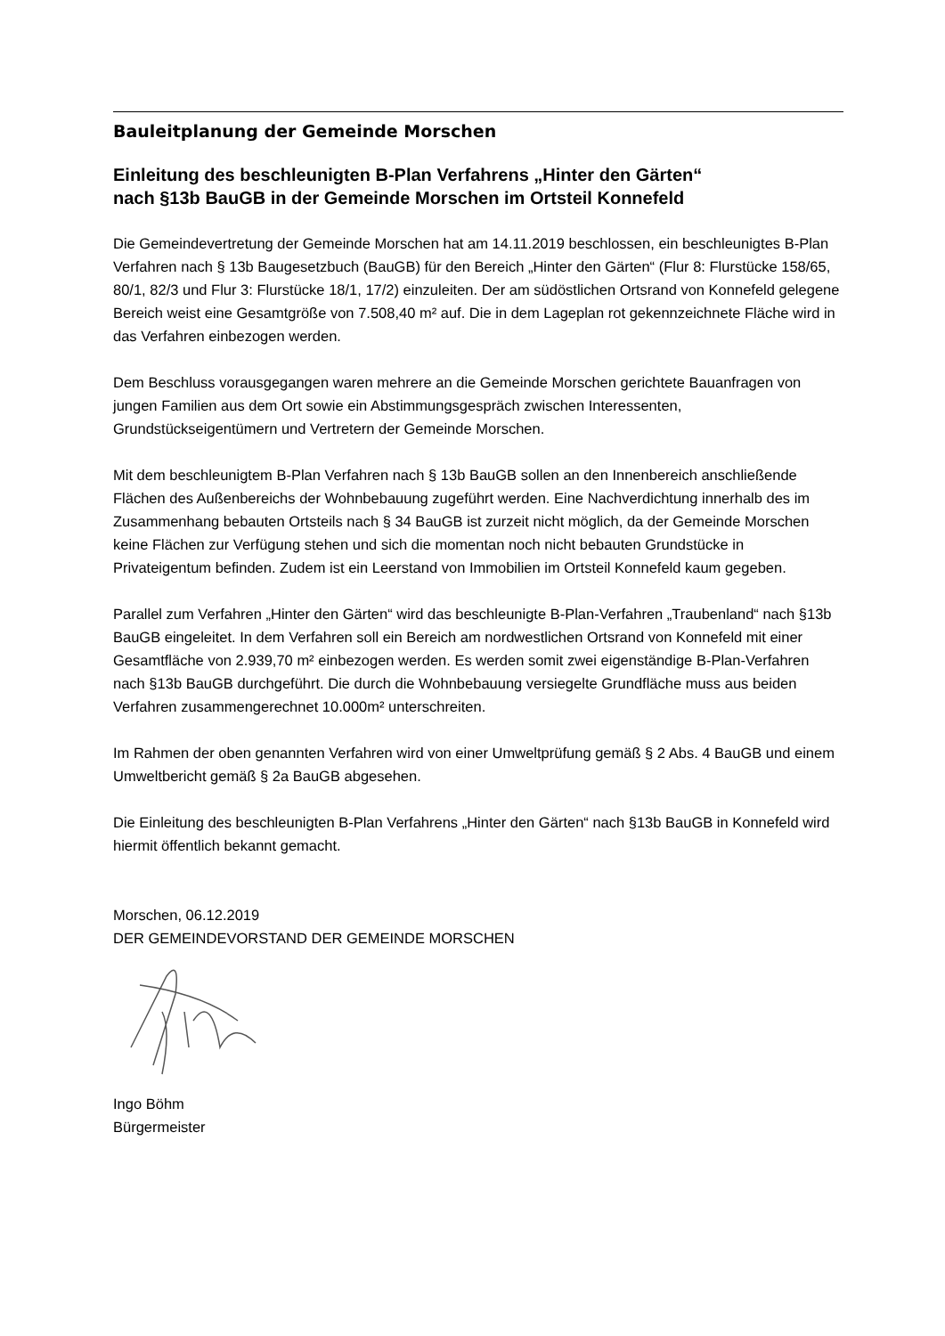Bauleitplanung der Gemeinde Morschen
Einleitung des beschleunigten B-Plan Verfahrens „Hinter den Gärten“
nach §13b BauGB in der Gemeinde Morschen im Ortsteil Konnefeld
Die Gemeindevertretung der Gemeinde Morschen hat am 14.11.2019 beschlossen, ein beschleunigtes B-Plan Verfahren nach § 13b Baugesetzbuch (BauGB) für den Bereich „Hinter den Gärten“ (Flur 8: Flurstücke 158/65, 80/1, 82/3 und Flur 3: Flurstücke 18/1, 17/2) einzuleiten. Der am südöstlichen Ortsrand von Konnefeld gelegene Bereich weist eine Gesamtgröße von 7.508,40 m² auf. Die in dem Lageplan rot gekennzeichnete Fläche wird in das Verfahren einbezogen werden.
Dem Beschluss vorausgegangen waren mehrere an die Gemeinde Morschen gerichtete Bauanfragen von jungen Familien aus dem Ort sowie ein Abstimmungsgespräch zwischen Interessenten, Grundstückseigentümern und Vertretern der Gemeinde Morschen.
Mit dem beschleunigtem B-Plan Verfahren nach § 13b BauGB sollen an den Innenbereich anschließende Flächen des Außenbereichs der Wohnbebauung zugeführt werden. Eine Nachverdichtung innerhalb des im Zusammenhang bebauten Ortsteils nach § 34 BauGB ist zurzeit nicht möglich, da der Gemeinde Morschen keine Flächen zur Verfügung stehen und sich die momentan noch nicht bebauten Grundstücke in Privateigentum befinden. Zudem ist ein Leerstand von Immobilien im Ortsteil Konnefeld kaum gegeben.
Parallel zum Verfahren „Hinter den Gärten“ wird das beschleunigte B-Plan-Verfahren „Traubenland“ nach §13b BauGB eingeleitet. In dem Verfahren soll ein Bereich am nordwestlichen Ortsrand von Konnefeld mit einer Gesamtfläche von 2.939,70 m² einbezogen werden. Es werden somit zwei eigenständige B-Plan-Verfahren nach §13b BauGB durchgeführt. Die durch die Wohnbebauung versiegelte Grundfläche muss aus beiden Verfahren zusammengerechnet 10.000m² unterschreiten.
Im Rahmen der oben genannten Verfahren wird von einer Umweltprüfung gemäß § 2 Abs. 4 BauGB und einem Umweltbericht gemäß § 2a BauGB abgesehen.
Die Einleitung des beschleunigten B-Plan Verfahrens „Hinter den Gärten“ nach §13b BauGB in Konnefeld wird hiermit öffentlich bekannt gemacht.
Morschen, 06.12.2019
DER GEMEINDEVORSTAND DER GEMEINDE MORSCHEN
Ingo Böhm
Bürgermeister